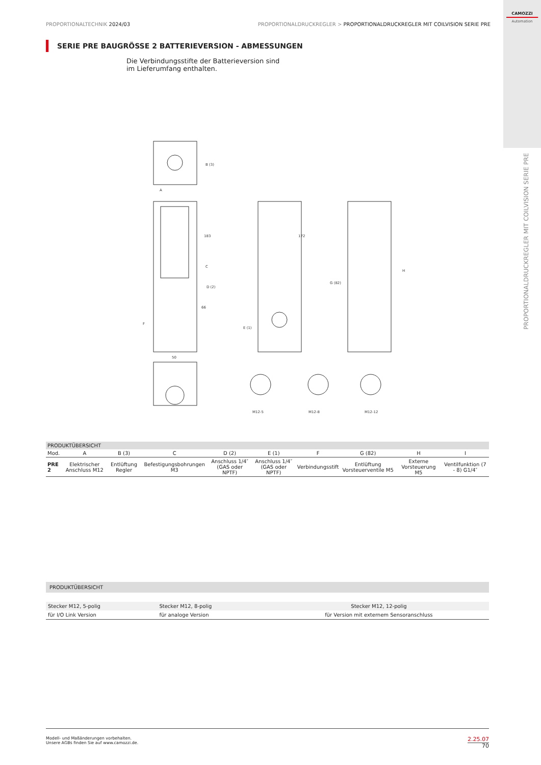CAMOZZI
Automation
PROPORTIONALDRUCKREGLER MIT COILVISION SERIE PRE
PROPORTIONALTECHNIK 2024/03 PROPORTIONALDRUCKREGLER > PROPORTIONALDRUCKREGLER MIT COILVISION SERIE PRE
SERIE PRE BAUGRÖSSE 2 BATTERIEVERSION - ABMESSUNGEN
Die Verbindungsstifte der Batterieversion sind im Lieferumfang enthalten.
B (3)
183
172
66
50
M12-5
M12-8
M12-12
D (2)
E (1)
G (82)
H
C
F
A
| PRODUKTÜBERSICHT | | | | | | | | | |
| Mod. | A | B (3) | C | D (2) | E (1) | F | G (82) | H | I |
| PRE 2 | Elektrischer Anschluss M12 | Entlüftung Regler | Befestigungsbohrungen M3 | Anschluss 1/4″ (GAS oder NPTF) | Anschluss 1/4″ (GAS oder NPTF) | Verbindungsstift | Entlüftung Vorsteuerventile M5 | Externe Vorsteuerung M5 | Ventilfunktion (7 - 8) G1/4″ |
| PRODUKTÜBERSICHT | | |
| Stecker M12, 5-polig | Stecker M12, 8-polig | Stecker M12, 12-polig |
| für I/O Link Version | für analoge Version | für Version mit externem Sensoranschluss |
Modell- und Maßänderungen vorbehalten.
Unsere AGBs finden Sie auf www.camozzi.de.
2.25.07
70